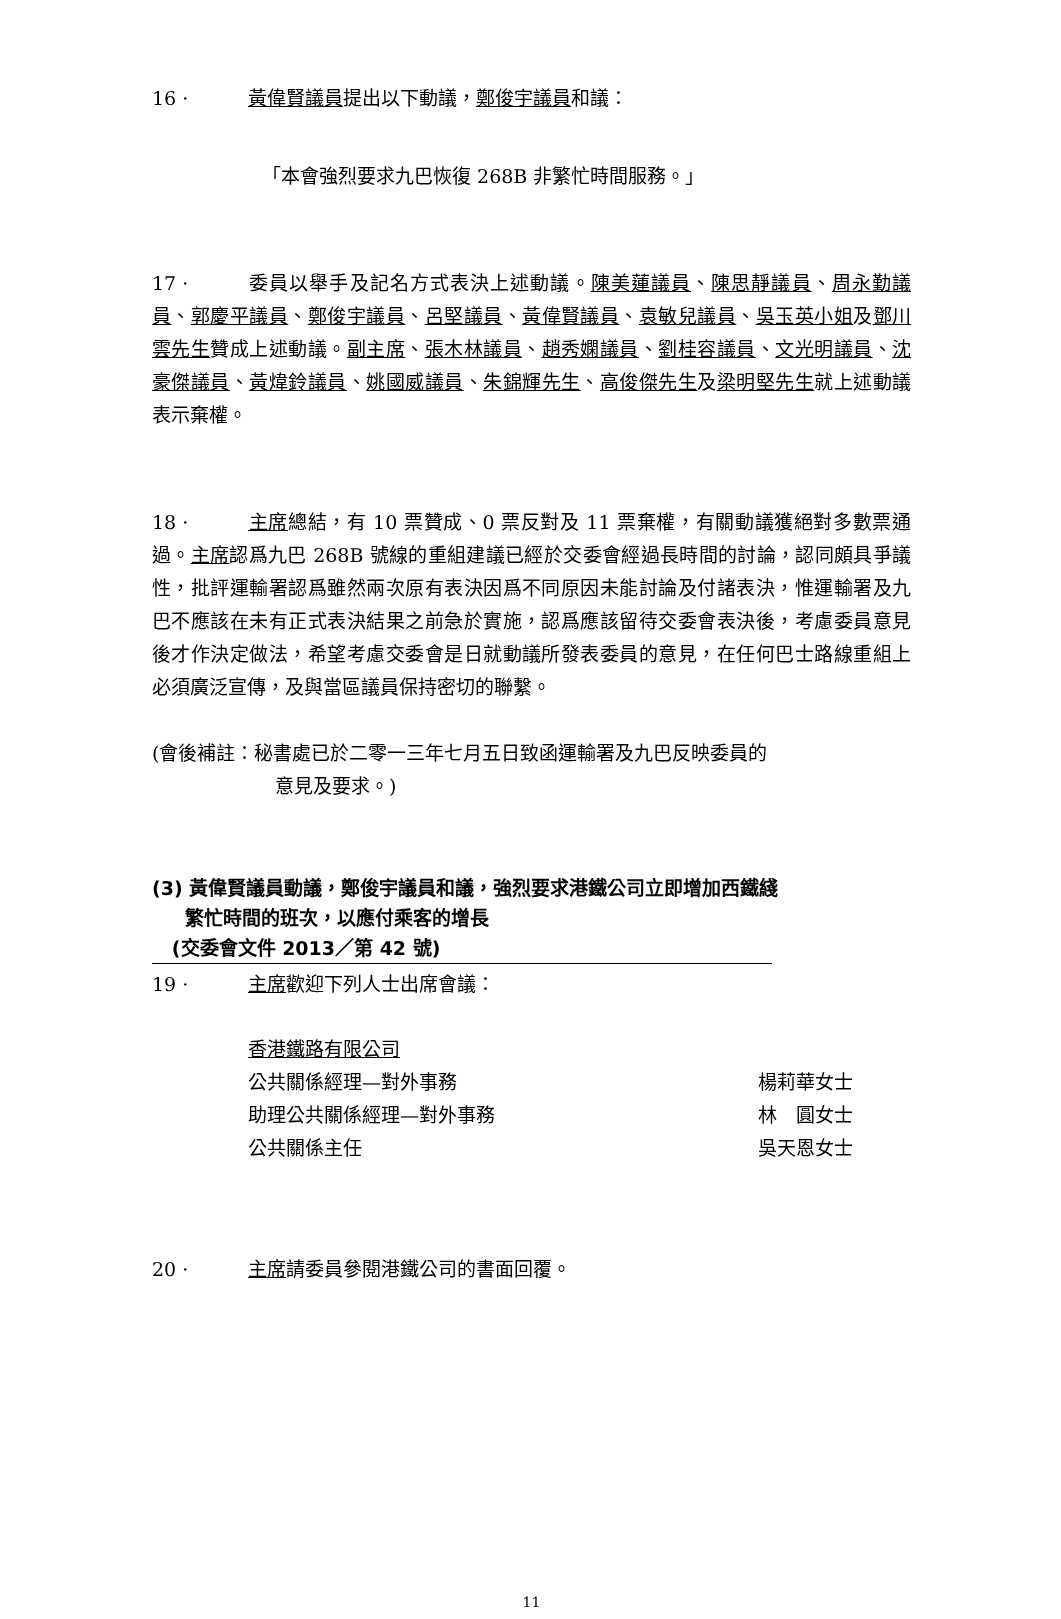16 · 黃偉賢議員提出以下動議，鄭俊宇議員和議：
「本會強烈要求九巴恢復 268B 非繁忙時間服務。」
17 · 委員以舉手及記名方式表決上述動議。陳美蓮議員、陳思靜議員、周永勤議員、郭慶平議員、鄭俊宇議員、呂堅議員、黃偉賢議員、袁敏兒議員、吳玉英小姐及鄧川雲先生贊成上述動議。副主席、張木林議員、趙秀嫻議員、劉桂容議員、文光明議員、沈豪傑議員、黃煒鈴議員、姚國威議員、朱錦輝先生、高俊傑先生及梁明堅先生就上述動議表示棄權。
18 · 主席總結，有 10 票贊成、0 票反對及 11 票棄權，有關動議獲絕對多數票通過。主席認爲九巴 268B 號線的重組建議已經於交委會經過長時間的討論，認同頗具爭議性，批評運輸署認爲雖然兩次原有表決因爲不同原因未能討論及付諸表決，惟運輸署及九巴不應該在未有正式表決結果之前急於實施，認爲應該留待交委會表決後，考慮委員意見後才作決定做法，希望考慮交委會是日就動議所發表委員的意見，在任何巴士路線重組上必須廣泛宣傳，及與當區議員保持密切的聯繫。
(會後補註：秘書處已於二零一三年七月五日致函運輸署及九巴反映委員的
意見及要求。)
(3) 黃偉賢議員動議，鄭俊宇議員和議，強烈要求港鐵公司立即增加西鐵綫
繁忙時間的班次，以應付乘客的增長
(交委會文件 2013／第 42 號)
19 · 主席歡迎下列人士出席會議：
| 香港鐵路有限公司 | |
| 公共關係經理—對外事務 | 楊莉華女士 |
| 助理公共關係經理—對外事務 | 林 圓女士 |
| 公共關係主任 | 吳天恩女士 |
20 · 主席請委員參閱港鐵公司的書面回覆。
11